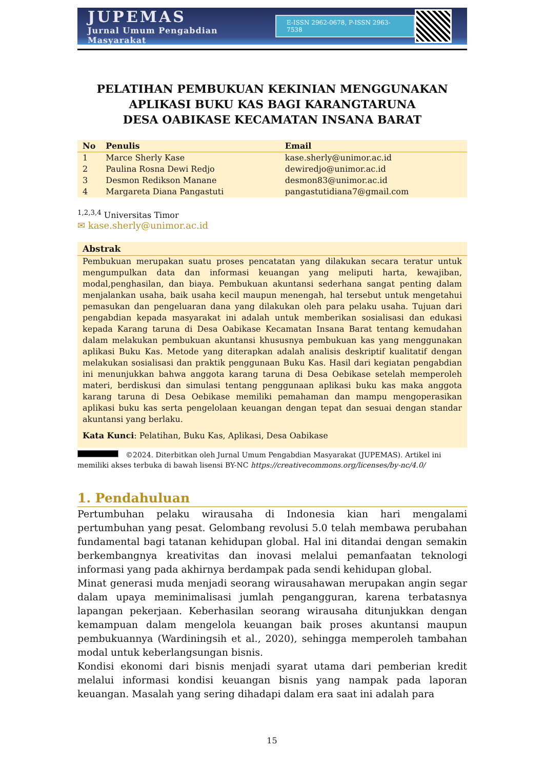JUPEMAS
Jurnal Umum Pengabdian Masyarakat
E-ISSN 2962-0678, P-ISSN 2963-7538
PELATIHAN PEMBUKUAN KEKINIAN MENGGUNAKAN APLIKASI BUKU KAS BAGI KARANGTARUNA
DESA OABIKASE KECAMATAN INSANA BARAT
| No | Penulis | Email |
| --- | --- | --- |
| 1 | Marce Sherly Kase | kase.sherly@unimor.ac.id |
| 2 | Paulina Rosna Dewi Redjo | dewiredjo@unimor.ac.id |
| 3 | Desmon Redikson Manane | desmon83@unimor.ac.id |
| 4 | Margareta Diana Pangastuti | pangastutidiana7@gmail.com |
<sup>1,2,3,4</sup> Universitas Timor
✉ kase.sherly@unimor.ac.id
Abstrak
Pembukuan merupakan suatu proses pencatatan yang dilakukan secara teratur untuk mengumpulkan data dan informasi keuangan yang meliputi harta, kewajiban, modal,penghasilan, dan biaya. Pembukuan akuntansi sederhana sangat penting dalam menjalankan usaha, baik usaha kecil maupun menengah, hal tersebut untuk mengetahui pemasukan dan pengeluaran dana yang dilakukan oleh para pelaku usaha. Tujuan dari pengabdian kepada masyarakat ini adalah untuk memberikan sosialisasi dan edukasi kepada Karang taruna di Desa Oabikase Kecamatan Insana Barat tentang kemudahan dalam melakukan pembukuan akuntansi khususnya pembukuan kas yang menggunakan aplikasi Buku Kas. Metode yang diterapkan adalah analisis deskriptif kualitatif dengan melakukan sosialisasi dan praktik penggunaan Buku Kas. Hasil dari kegiatan pengabdian ini menunjukkan bahwa anggota karang taruna di Desa Oebikase setelah memperoleh materi, berdiskusi dan simulasi tentang penggunaan aplikasi buku kas maka anggota karang taruna di Desa Oebikase memiliki pemahaman dan mampu mengoperasikan aplikasi buku kas serta pengelolaan keuangan dengan tepat dan sesuai dengan standar akuntansi yang berlaku.
Kata Kunci: Pelatihan, Buku Kas, Aplikasi, Desa Oabikase
©2024. Diterbitkan oleh Jurnal Umum Pengabdian Masyarakat (JUPEMAS). Artikel ini memiliki akses terbuka di bawah lisensi BY-NC https://creativecommons.org/licenses/by-nc/4.0/
1. Pendahuluan
Pertumbuhan pelaku wirausaha di Indonesia kian hari mengalami pertumbuhan yang pesat. Gelombang revolusi 5.0 telah membawa perubahan fundamental bagi tatanan kehidupan global. Hal ini ditandai dengan semakin berkembangnya kreativitas dan inovasi melalui pemanfaatan teknologi informasi yang pada akhirnya berdampak pada sendi kehidupan global.
Minat generasi muda menjadi seorang wirausahawan merupakan angin segar dalam upaya meminimalisasi jumlah pengangguran, karena terbatasnya lapangan pekerjaan. Keberhasilan seorang wirausaha ditunjukkan dengan kemampuan dalam mengelola keuangan baik proses akuntansi maupun pembukuannya (Wardiningsih et al., 2020), sehingga memperoleh tambahan modal untuk keberlangsungan bisnis.
Kondisi ekonomi dari bisnis menjadi syarat utama dari pemberian kredit melalui informasi kondisi keuangan bisnis yang nampak pada laporan keuangan. Masalah yang sering dihadapi dalam era saat ini adalah para
15